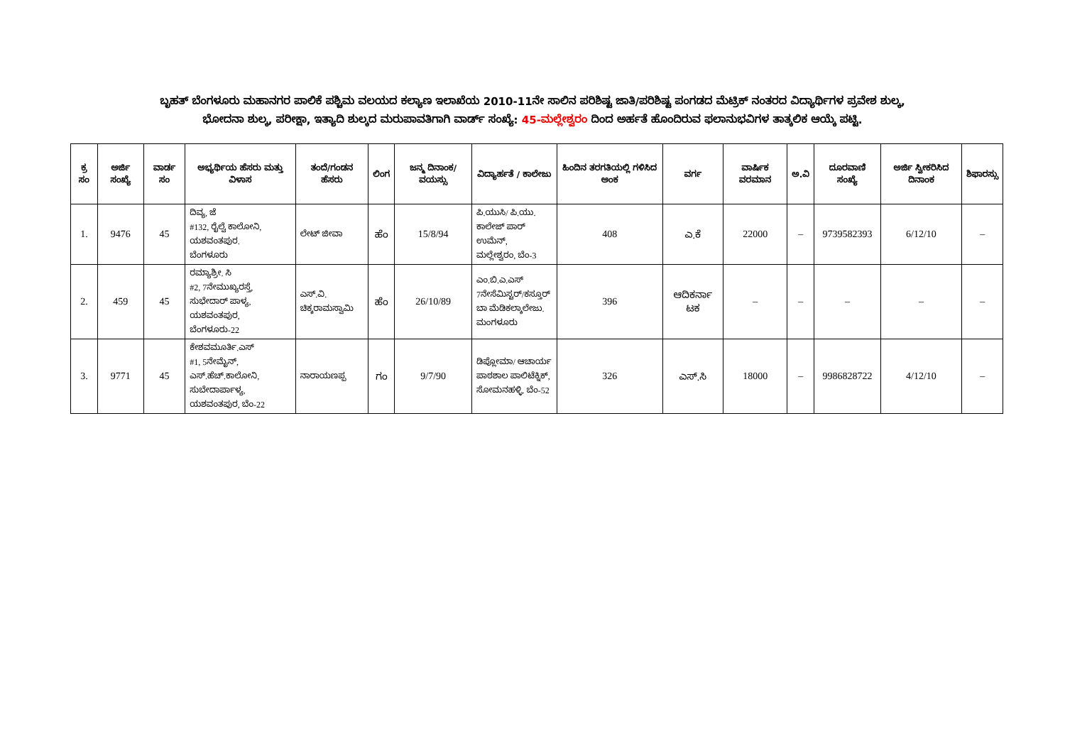ಬೃಹತ್ ಬೆಂಗಳೂರು ಮಹಾನಗರ ಪಾಲಿಕೆ ಪಶ್ಚಿಮ ವಲಯದ ಕಲ್ಯಾಣ ಇಲಾಖೆಯ 2010-11ನೇ ಸಾಲಿನ ಪರಿಶಿಷ್ಟ ಜಾತಿ/ಪರಿಶಿಷ್ಟ ಪಂಗಡದ ಮೆಟ್ರಿಕ್ ನಂತರದ ವಿದ್ಯಾರ್ಥಿಗಳ ಪ್ರವೇಶ ಶುಲ್ಕ,
ಭೋದನಾ ಶುಲ್ಕ, ಪರೀಕ್ಷಾ, ಇತ್ಯಾದಿ ಶುಲ್ಕದ ಮರುಪಾವತಿಗಾಗಿ ವಾರ್ಡ್ ಸಂಖ್ಯೆ: 45-ಮಲ್ಲೇಶ್ವರಂ ದಿಂದ ಅರ್ಹತೆ ಹೊಂದಿರುವ ಫಲಾನುಭವಿಗಳ ತಾತ್ಕಲಿಕ ಆಯ್ಕೆ ಪಟ್ಟಿ.
| ಕ್ರ ಸಂ | ಅರ್ಜಿ ಸಂಖ್ಯೆ | ವಾರ್ಡ ಸಂ | ಅಭ್ಯರ್ಥಿಯ ಹೆಸರು ಮತ್ತು ವಿಳಾಸ | ತಂದೆ/ಗಂಡನ ಹೆಸರು | ಲಿಂಗ | ಜನ್ಮ ದಿನಾಂಕ/ ವಯಸ್ಸು | ವಿದ್ಯಾರ್ಹತೆ / ಕಾಲೇಜು | ಹಿಂದಿನ ತರಗತಿಯಲ್ಲಿ ಗಳಿಸಿದ ಅಂಕ | ವರ್ಗ | ವಾರ್ಷಿಕ ವರಮಾನ | ಅ.ವಿ | ದೂರವಾಣಿ ಸಂಖ್ಯೆ | ಅರ್ಜಿ ಸ್ವೀಕರಿಸಿದ ದಿನಾಂಕ | ಶಿಫಾರಸ್ಸು |
| --- | --- | --- | --- | --- | --- | --- | --- | --- | --- | --- | --- | --- | --- | --- |
| 1. | 9476 | 45 | ದಿವ್ಯ, ಜೆ #132, ರೈಲ್ವೆ ಕಾಲೋನಿ, ಯಶವಂತಪುರ. ಬೆಂಗಳೂರು | ಲೇಟ್ ಜೀವಾ | ಹೆಂ | 15/8/94 | ಪಿ.ಯುಸಿ/ ಪಿ.ಯು. ಕಾಲೇಜ್ ಪಾರ್ ಉಮೆನ್, ಮಲ್ಲೇಶ್ವರಂ, ಬೆಂ-3 | 408 | ಎ.ಕೆ | 22000 | – | 9739582393 | 6/12/10 | – |
| 2. | 459 | 45 | ರಮ್ಯಾಶ್ರೀ. ಸಿ #2, 7ನೇಮುಖ್ಯರಸ್ತೆ, ಸುಭೇದಾರ್ ಪಾಳ್ಯ, ಯಶವಂತಪುರ, ಬೆಂಗಳೂರು-22 | ಎಸ್.ವಿ. ಚಿಕ್ಕರಾಮಸ್ವಾಮಿ | ಹೆಂ | 26/10/89 | ಎಂ.ಬಿ.ಎ.ಎಸ್ 7ನೇಸೆಮಿಸ್ಟರ್/ಕಸ್ತೂರ್ ಬಾ ಮೆಡಿಕಲ್ಕಾಲೇಜು. ಮಂಗಳೂರು | 396 | ಆದಿಕರ್ನಾ ಟಕ | – | – | – | – | – |
| 3. | 9771 | 45 | ಕೇಶವಮೂರ್ತಿ.ಎಸ್ #1, 5ನೇಮೈನ್, ಎಸ್.ಹೆಚ್.ಕಾಲೋನಿ, ಸುಬೇದಾರ್ಪಾಳ್ಯ, ಯಶವಂತಪುರ, ಬೆಂ-22 | ನಾರಾಯಣಪ್ಪ | ಗಂ | 9/7/90 | ಡಿಪ್ಲೋಮಾ/ ಆಚಾರ್ಯ ಪಾಠಶಾಲ ಪಾಲಿಟೆಕ್ನಿಕ್, ಸೋಮನಹಳ್ಳಿ. ಬೆಂ-52 | 326 | ಎಸ್.ಸಿ | 18000 | – | 9986828722 | 4/12/10 | – |